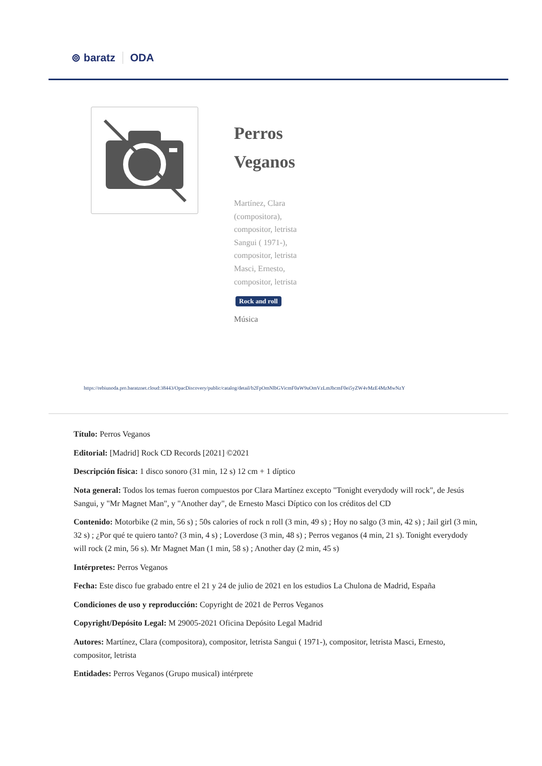⊚ baratz ODA
Perros Veganos
Martínez, Clara (compositora), compositor, letrista
Sangui ( 1971-), compositor, letrista
Masci, Ernesto, compositor, letrista
Rock and roll
Música
https://rebiunoda.pro.baratznet.cloud:38443/OpacDiscovery/public/catalog/detail/b2FpOmNlbGVicmF0aW9uOmVzLmJhcmF0ei5yZW4vMzE4MzMwNzY
Título: Perros Veganos
Editorial: [Madrid] Rock CD Records [2021] ©2021
Descripción física: 1 disco sonoro (31 min, 12 s) 12 cm + 1 díptico
Nota general: Todos los temas fueron compuestos por Clara Martínez excepto "Tonight everydody will rock", de Jesús Sangui, y "Mr Magnet Man", y "Another day", de Ernesto Masci Díptico con los créditos del CD
Contenido: Motorbike (2 min, 56 s) ; 50s calories of rock n roll (3 min, 49 s) ; Hoy no salgo (3 min, 42 s) ; Jail girl (3 min, 32 s) ; ¿Por qué te quiero tanto? (3 min, 4 s) ; Loverdose (3 min, 48 s) ; Perros veganos (4 min, 21 s). Tonight everydody will rock (2 min, 56 s). Mr Magnet Man (1 min, 58 s) ; Another day (2 min, 45 s)
Intérpretes: Perros Veganos
Fecha: Este disco fue grabado entre el 21 y 24 de julio de 2021 en los estudios La Chulona de Madrid, España
Condiciones de uso y reproducción: Copyright de 2021 de Perros Veganos
Copyright/Depósito Legal: M 29005-2021 Oficina Depósito Legal Madrid
Autores: Martínez, Clara (compositora), compositor, letrista Sangui ( 1971-), compositor, letrista Masci, Ernesto, compositor, letrista
Entidades: Perros Veganos (Grupo musical) intérprete